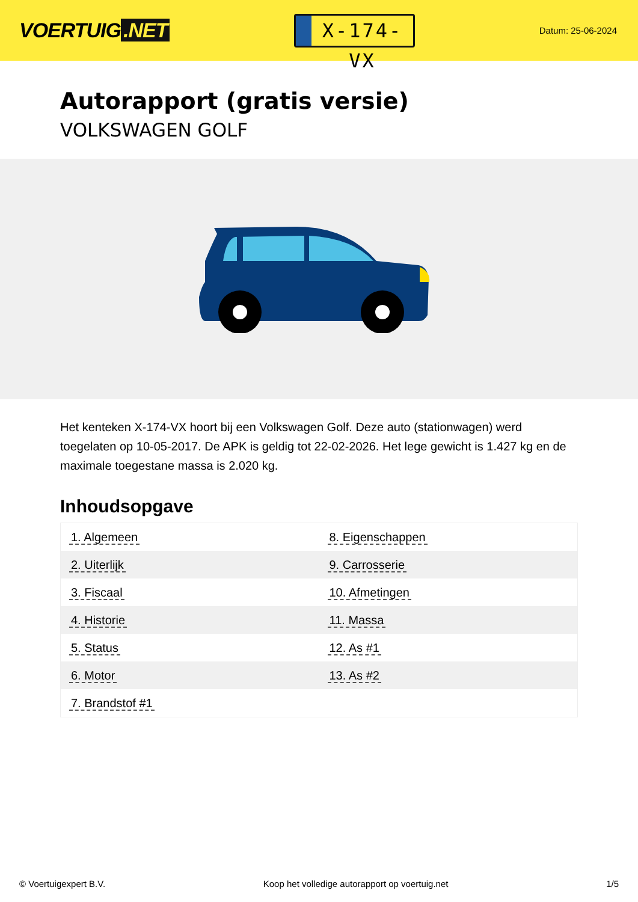VOERTUIG.NET
X-174-VX
Datum: 25-06-2024
Autorapport (gratis versie)
VOLKSWAGEN GOLF
Het kenteken X-174-VX hoort bij een Volkswagen Golf. Deze auto (stationwagen) werd toegelaten op 10-05-2017. De APK is geldig tot 22-02-2026. Het lege gewicht is 1.427 kg en de maximale toegestane massa is 2.020 kg.
Inhoudsopgave
| 1. Algemeen | 8. Eigenschappen |
| 2. Uiterlijk | 9. Carrosserie |
| 3. Fiscaal | 10. Afmetingen |
| 4. Historie | 11. Massa |
| 5. Status | 12. As #1 |
| 6. Motor | 13. As #2 |
| 7. Brandstof #1 | |
© Voertuigexpert B.V. Koop het volledige autorapport op voertuig.net
1/5